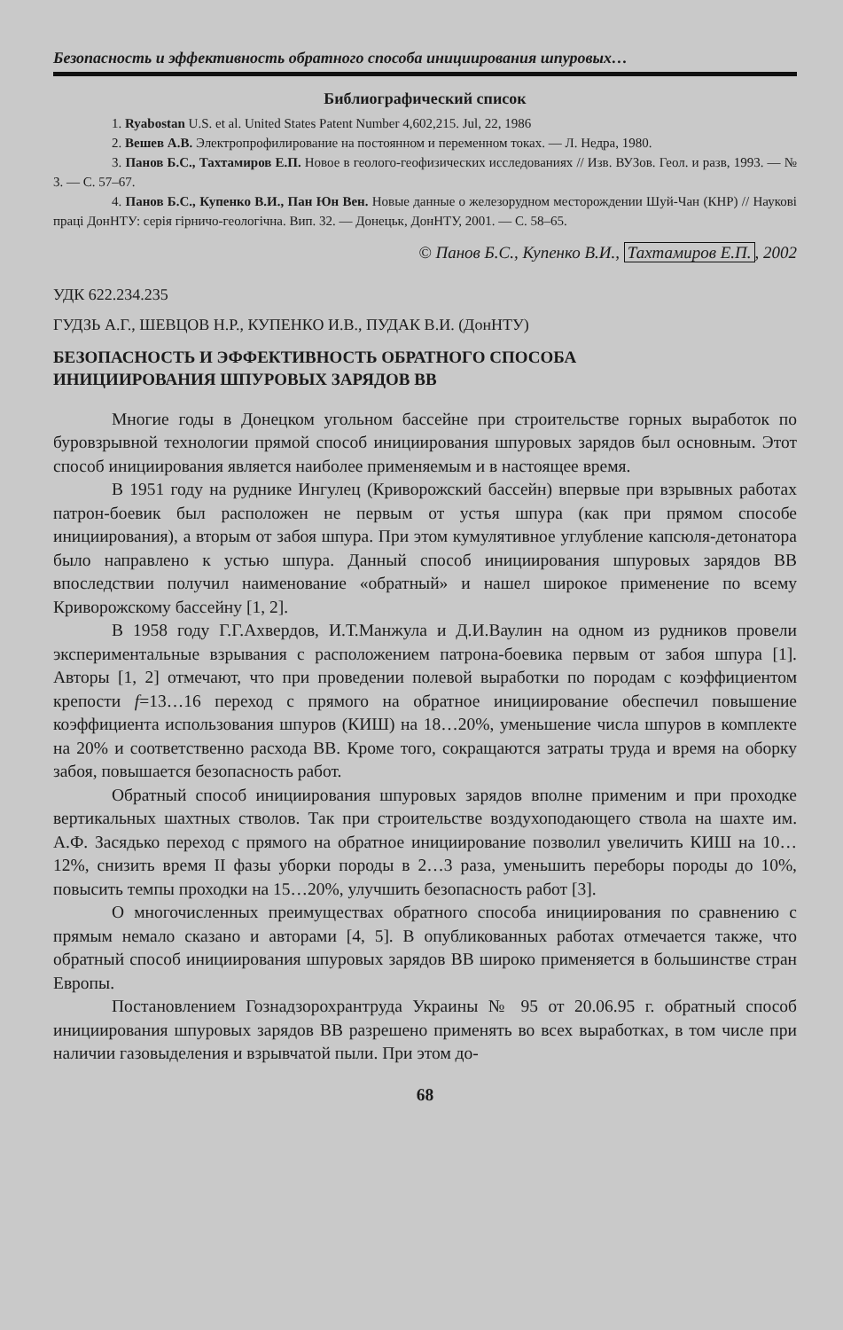Безопасность и эффективность обратного способа инициирования шпуровых…
Библиографический список
1. Ryabostan U.S. et al. United States Patent Number 4,602,215. Jul, 22, 1986
2. Вешев А.В. Электропрофилирование на постоянном и переменном токах. — Л. Недра, 1980.
3. Панов Б.С., Тахтамиров Е.П. Новое в геолого-геофизических исследованиях // Изв. ВУЗов. Геол. и разв, 1993. — № 3. — С. 57–67.
4. Панов Б.С., Купенко В.И., Пан Юн Вен. Новые данные о железорудном месторождении Шуй-Чан (КНР) // Наукові праці ДонНТУ: серія гірничо-геологічна. Вип. 32. — Донецьк, ДонНТУ, 2001. — С. 58–65.
© Панов Б.С., Купенко В.И., Тахтамиров Е.П., 2002
УДК 622.234.235
ГУДЗЬ А.Г., ШЕВЦОВ Н.Р., КУПЕНКО И.В., ПУДАК В.И. (ДонНТУ)
БЕЗОПАСНОСТЬ И ЭФФЕКТИВНОСТЬ ОБРАТНОГО СПОСОБА
ИНИЦИИРОВАНИЯ ШПУРОВЫХ ЗАРЯДОВ ВВ
Многие годы в Донецком угольном бассейне при строительстве горных выработок по буровзрывной технологии прямой способ инициирования шпуровых зарядов был основным. Этот способ инициирования является наиболее применяемым и в настоящее время.
В 1951 году на руднике Ингулец (Криворожский бассейн) впервые при взрывных работах патрон-боевик был расположен не первым от устья шпура (как при прямом способе инициирования), а вторым от забоя шпура. При этом кумулятивное углубление капсюля-детонатора было направлено к устью шпура. Данный способ инициирования шпуровых зарядов ВВ впоследствии получил наименование «обратный» и нашел широкое применение по всему Криворожскому бассейну [1, 2].
В 1958 году Г.Г.Ахвердов, И.Т.Манжула и Д.И.Ваулин на одном из рудников провели экспериментальные взрывания с расположением патрона-боевика первым от забоя шпура [1]. Авторы [1, 2] отмечают, что при проведении полевой выработки по породам с коэффициентом крепости f=13…16 переход с прямого на обратное инициирование обеспечил повышение коэффициента использования шпуров (КИШ) на 18…20%, уменьшение числа шпуров в комплекте на 20% и соответственно расхода ВВ. Кроме того, сокращаются затраты труда и время на оборку забоя, повышается безопасность работ.
Обратный способ инициирования шпуровых зарядов вполне применим и при проходке вертикальных шахтных стволов. Так при строительстве воздухоподающего ствола на шахте им. А.Ф. Засядько переход с прямого на обратное инициирование позволил увеличить КИШ на 10…12%, снизить время II фазы уборки породы в 2…3 раза, уменьшить переборы породы до 10%, повысить темпы проходки на 15…20%, улучшить безопасность работ [3].
О многочисленных преимуществах обратного способа инициирования по сравнению с прямым немало сказано и авторами [4, 5]. В опубликованных работах отмечается также, что обратный способ инициирования шпуровых зарядов ВВ широко применяется в большинстве стран Европы.
Постановлением Гознадзорохрантруда Украины № 95 от 20.06.95 г. обратный способ инициирования шпуровых зарядов ВВ разрешено применять во всех выработках, в том числе при наличии газовыделения и взрывчатой пыли. При этом до-
68